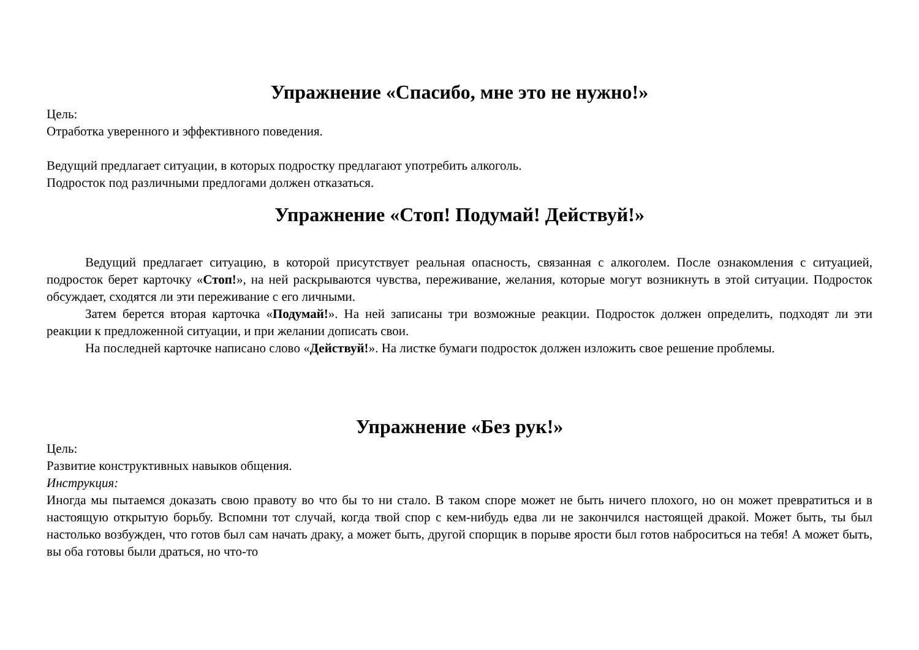Упражнение «Спасибо, мне это не нужно!»
Цель:
Отработка уверенного и эффективного поведения.
Ведущий предлагает ситуации, в которых подростку предлагают употребить алкоголь.
Подросток под различными предлогами должен отказаться.
Упражнение «Стоп! Подумай! Действуй!»
Ведущий предлагает ситуацию, в которой присутствует реальная опасность, связанная с алкоголем. После ознакомления с ситуацией, подросток берет карточку «Стоп!», на ней раскрываются чувства, переживание, желания, которые могут возникнуть в этой ситуации. Подросток обсуждает, сходятся ли эти переживание с его личными.
Затем берется вторая карточка «Подумай!». На ней записаны три возможные реакции. Подросток должен определить, подходят ли эти реакции к предложенной ситуации, и при желании дописать свои.
На последней карточке написано слово «Действуй!». На листке бумаги подросток должен изложить свое решение проблемы.
Упражнение «Без рук!»
Цель:
Развитие конструктивных навыков общения.
Инструкция:
Иногда мы пытаемся доказать свою правоту во что бы то ни стало. В таком споре может не быть ничего плохого, но он может превратиться и в настоящую открытую борьбу. Вспомни тот случай, когда твой спор с кем-нибудь едва ли не закончился настоящей дракой. Может быть, ты был настолько возбужден, что готов был сам начать драку, а может быть, другой спорщик в порыве ярости был готов наброситься на тебя! А может быть, вы оба готовы были драться, но что-то